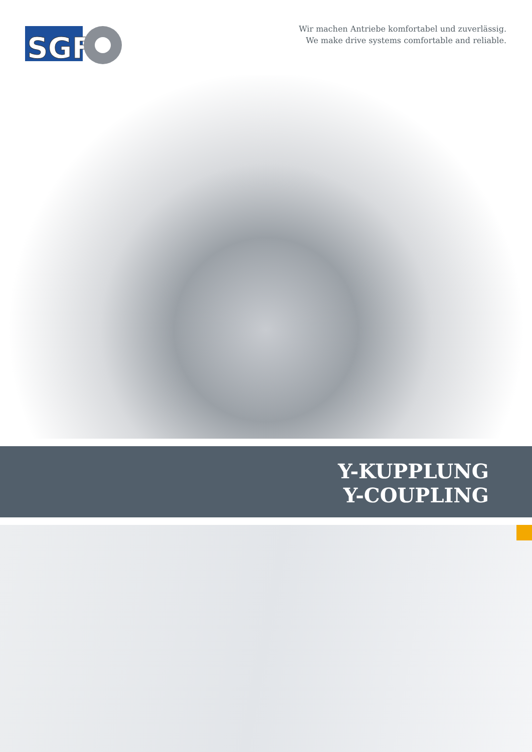SGF
Wir machen Antriebe komfortabel und zuverlässig.
We make drive systems comfortable and reliable.
Y-KUPPLUNG
Y-COUPLING